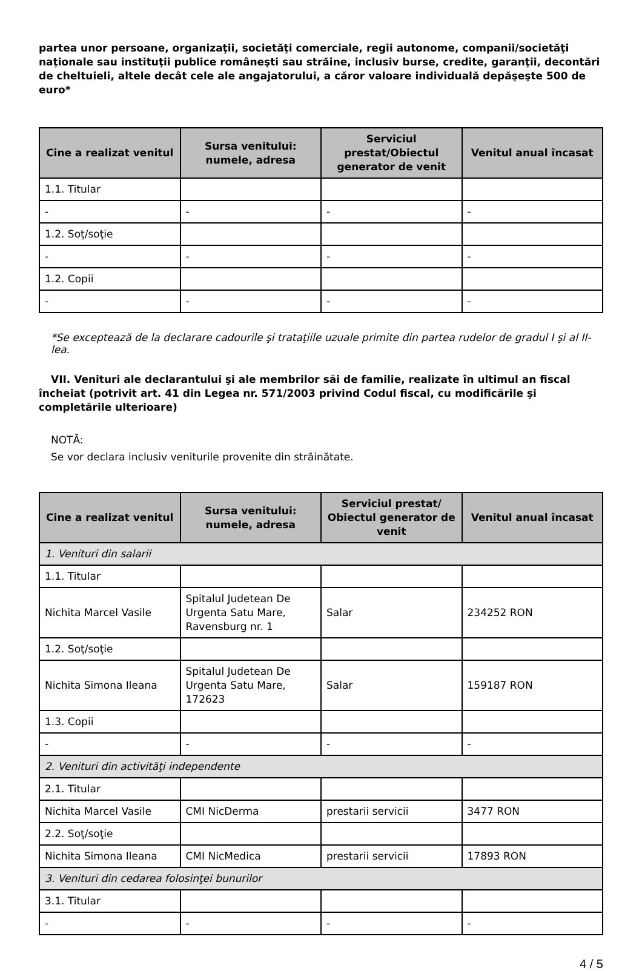partea unor persoane, organizaţii, societăţi comerciale, regii autonome, companii/societăţi naţionale sau instituţii publice româneşti sau străine, inclusiv burse, credite, garanţii, decontări de cheltuieli, altele decât cele ale angajatorului, a căror valoare individuală depăşeşte 500 de euro*
| Cine a realizat venitul | Sursa venitului: numele, adresa | Serviciul prestat/Obiectul generator de venit | Venitul anual încasat |
| --- | --- | --- | --- |
| 1.1. Titular | | | |
| - | - | - | - |
| 1.2. Soţ/soţie | | | |
| - | - | - | - |
| 1.2. Copii | | | |
| - | - | - | - |
*Se exceptează de la declarare cadourile şi trataţiile uzuale primite din partea rudelor de gradul I şi al II-lea.
VII. Venituri ale declarantului şi ale membrilor săi de familie, realizate în ultimul an fiscal încheiat (potrivit art. 41 din Legea nr. 571/2003 privind Codul fiscal, cu modificările şi completările ulterioare)
NOTĂ:
Se vor declara inclusiv veniturile provenite din străinătate.
| Cine a realizat venitul | Sursa venitului: numele, adresa | Serviciul prestat/ Obiectul generator de venit | Venitul anual încasat |
| --- | --- | --- | --- |
| 1. Venituri din salarii | | | |
| 1.1. Titular | | | |
| Nichita Marcel Vasile | Spitalul Judetean De Urgenta Satu Mare, Ravensburg nr. 1 | Salar | 234252 RON |
| 1.2. Soţ/soţie | | | |
| Nichita Simona Ileana | Spitalul Judetean De Urgenta Satu Mare, 172623 | Salar | 159187 RON |
| 1.3. Copii | | | |
| - | - | - | - |
| 2. Venituri din activităţi independente | | | |
| 2.1. Titular | | | |
| Nichita Marcel Vasile | CMI NicDerma | prestarii servicii | 3477 RON |
| 2.2. Soţ/soţie | | | |
| Nichita Simona Ileana | CMI NicMedica | prestarii servicii | 17893 RON |
| 3. Venituri din cedarea folosinţei bunurilor | | | |
| 3.1. Titular | | | |
| - | - | - | - |
4 / 5